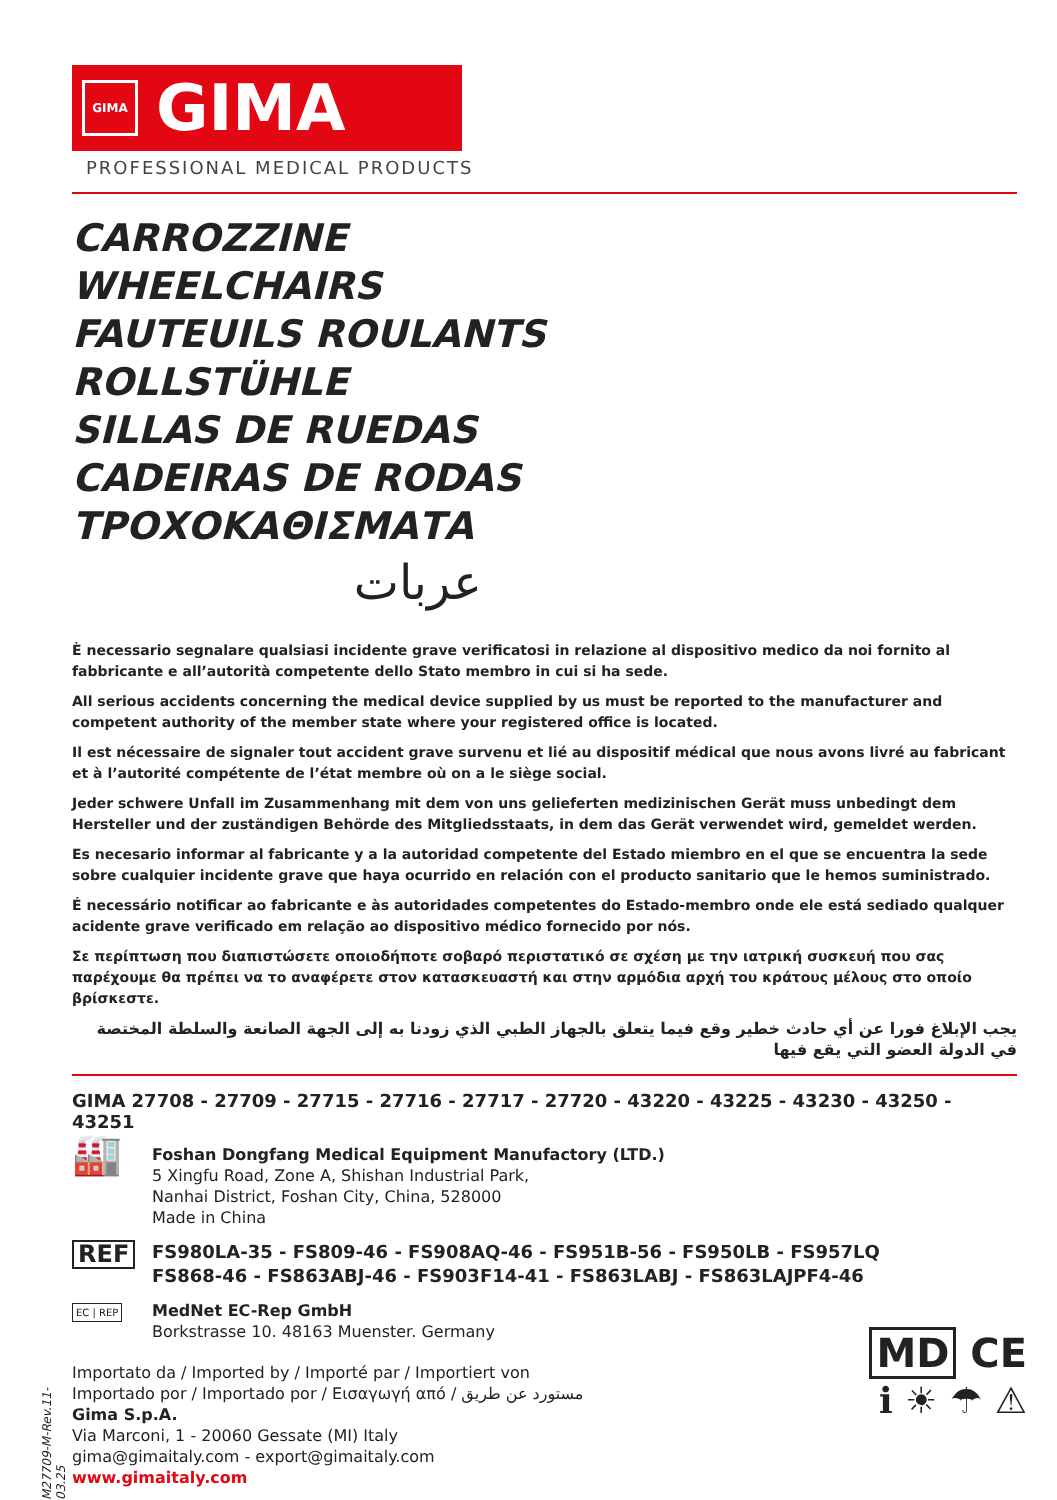GIMA
GIMA
PROFESSIONAL MEDICAL PRODUCTS
CARROZZINE
WHEELCHAIRS
FAUTEUILS ROULANTS
ROLLSTÜHLE
SILLAS DE RUEDAS
CADEIRAS DE RODAS
ΤΡΟΧΟΚΑΘΙΣΜΑΤΑ
عربات
È necessario segnalare qualsiasi incidente grave verificatosi in relazione al dispositivo medico da noi fornito al fabbricante e all’autorità competente dello Stato membro in cui si ha sede.
All serious accidents concerning the medical device supplied by us must be reported to the manufacturer and competent authority of the member state where your registered office is located.
Il est nécessaire de signaler tout accident grave survenu et lié au dispositif médical que nous avons livré au fabricant et à l’autorité compétente de l’état membre où on a le siège social.
Jeder schwere Unfall im Zusammenhang mit dem von uns gelieferten medizinischen Gerät muss unbedingt dem Hersteller und der zuständigen Behörde des Mitgliedsstaats, in dem das Gerät verwendet wird, gemeldet werden.
Es necesario informar al fabricante y a la autoridad competente del Estado miembro en el que se encuentra la sede sobre cualquier incidente grave que haya ocurrido en relación con el producto sanitario que le hemos suministrado.
É necessário notificar ao fabricante e às autoridades competentes do Estado-membro onde ele está sediado qualquer acidente grave verificado em relação ao dispositivo médico fornecido por nós.
Σε περίπτωση που διαπιστώσετε οποιοδήποτε σοβαρό περιστατικό σε σχέση με την ιατρική συσκευή που σας παρέχουμε θα πρέπει να το αναφέρετε στον κατασκευαστή και στην αρμόδια αρχή του κράτους μέλους στο οποίο βρίσκεστε.
يجب الإبلاغ فورا عن أي حادث خطير وقع فيما يتعلق بالجهاز الطبي الذي زودنا به إلى الجهة الصانعة والسلطة المختصة في الدولة العضو التي يقع فيها
GIMA 27708 - 27709 - 27715 - 27716 - 27717 - 27720 - 43220 - 43225 - 43230 - 43250 - 43251
🏭
Foshan Dongfang Medical Equipment Manufactory (LTD.)
5 Xingfu Road, Zone A, Shishan Industrial Park,
Nanhai District, Foshan City, China, 528000
Made in China
REF
FS980LA-35 - FS809-46 - FS908AQ-46 - FS951B-56 - FS950LB - FS957LQ
FS868-46 - FS863ABJ-46 - FS903F14-41 - FS863LABJ - FS863LAJPF4-46
EC | REP
MedNet EC-Rep GmbH
Borkstrasse 10. 48163 Muenster. Germany
Importato da / Imported by / Importé par / Importiert von
Importado por / Importado por / Εισαγωγή από / مستورد عن طريق
Gima S.p.A.
Via Marconi, 1 - 20060 Gessate (MI) Italy
gima@gimaitaly.com - export@gimaitaly.com
www.gimaitaly.com
M27709-M-Rev.11-03.25
MD CE
ℹ ☀ ☂ ⚠